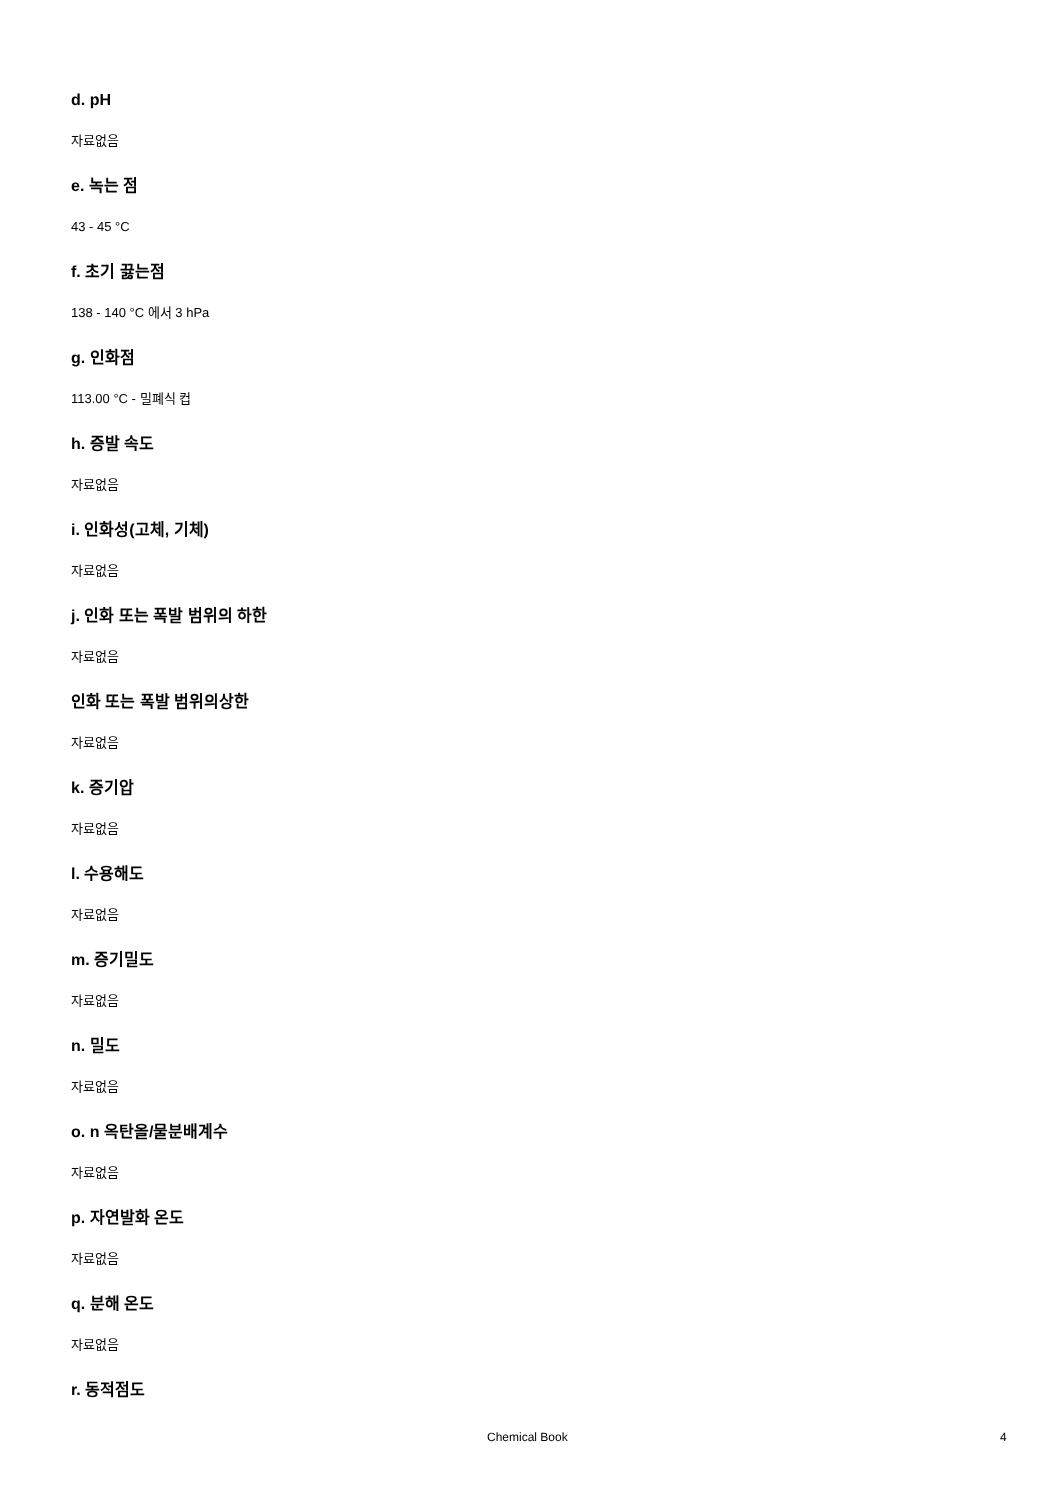d. pH
자료없음
e. 녹는 점
43 - 45 °C
f. 초기 끓는점
138 - 140 °C 에서 3 hPa
g. 인화점
113.00 °C - 밀폐식 컵
h. 증발 속도
자료없음
i. 인화성(고체, 기체)
자료없음
j. 인화 또는 폭발 범위의 하한
자료없음
인화 또는 폭발 범위의상한
자료없음
k. 증기압
자료없음
l. 수용해도
자료없음
m. 증기밀도
자료없음
n. 밀도
자료없음
o. n 옥탄올/물분배계수
자료없음
p. 자연발화 온도
자료없음
q. 분해 온도
자료없음
r. 동적점도
Chemical Book 4